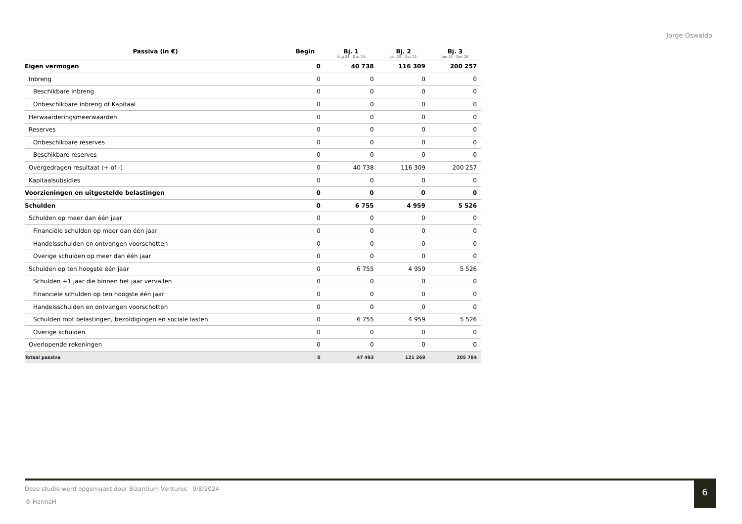Jorge Oswaldo
| Passiva (in €) | Begin | Bj. 1 Aug 24 - Dec 24 | Bj. 2 Jan 25 - Dec 25 | Bj. 3 Jan 26 - Dec 26 |
| --- | --- | --- | --- | --- |
| Eigen vermogen | 0 | 40 738 | 116 309 | 200 257 |
| Inbreng | 0 | 0 | 0 | 0 |
| Beschikbare inbreng | 0 | 0 | 0 | 0 |
| Onbeschikbare inbreng of Kapitaal | 0 | 0 | 0 | 0 |
| Herwaarderingsmeerwaarden | 0 | 0 | 0 | 0 |
| Reserves | 0 | 0 | 0 | 0 |
| Onbeschikbare reserves | 0 | 0 | 0 | 0 |
| Beschikbare reserves | 0 | 0 | 0 | 0 |
| Overgedragen resultaat (+ of -) | 0 | 40 738 | 116 309 | 200 257 |
| Kapitaalsubsidies | 0 | 0 | 0 | 0 |
| Voorzieningen en uitgestelde belastingen | 0 | 0 | 0 | 0 |
| Schulden | 0 | 6 755 | 4 959 | 5 526 |
| Schulden op meer dan één jaar | 0 | 0 | 0 | 0 |
| Financiële schulden op meer dan één jaar | 0 | 0 | 0 | 0 |
| Handelsschulden en ontvangen voorschotten | 0 | 0 | 0 | 0 |
| Overige schulden op meer dan één jaar | 0 | 0 | 0 | 0 |
| Schulden op ten hoogste één jaar | 0 | 6 755 | 4 959 | 5 526 |
| Schulden +1 jaar die binnen het jaar vervallen | 0 | 0 | 0 | 0 |
| Financiële schulden op ten hoogste één jaar | 0 | 0 | 0 | 0 |
| Handelsschulden en ontvangen voorschotten | 0 | 0 | 0 | 0 |
| Schulden mbt belastingen, bezoldigingen en sociale lasten | 0 | 6 755 | 4 959 | 5 526 |
| Overige schulden | 0 | 0 | 0 | 0 |
| Overlopende rekeningen | 0 | 0 | 0 | 0 |
| Totaal passiva | 0 | 47 493 | 121 269 | 205 784 |
Deze studie werd opgemaakt door Bizantium Ventures 9/8/2024
© HannaH
6